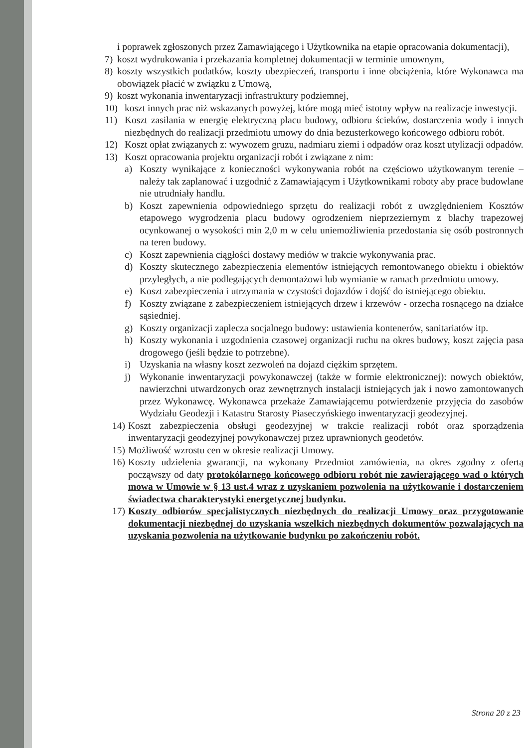i poprawek zgłoszonych przez Zamawiającego i Użytkownika na etapie opracowania dokumentacji),
7) koszt wydrukowania i przekazania kompletnej dokumentacji w terminie umownym,
8) koszty wszystkich podatków, koszty ubezpieczeń, transportu i inne obciążenia, które Wykonawca ma obowiązek płacić w związku z Umową,
9) koszt wykonania inwentaryzacji infrastruktury podziemnej,
10) koszt innych prac niż wskazanych powyżej, które mogą mieć istotny wpływ na realizacje inwestycji.
11) Koszt zasilania w energię elektryczną placu budowy, odbioru ścieków, dostarczenia wody i innych niezbędnych do realizacji przedmiotu umowy do dnia bezusterkowego końcowego odbioru robót.
12) Koszt opłat związanych z: wywozem gruzu, nadmiaru ziemi i odpadów oraz koszt utylizacji odpadów.
13) Koszt opracowania projektu organizacji robót i związane z nim:
a) Koszty wynikające z konieczności wykonywania robót na częściowo użytkowanym terenie – należy tak zaplanować i uzgodnić z Zamawiającym i Użytkownikami roboty aby prace budowlane nie utrudniały handlu.
b) Koszt zapewnienia odpowiedniego sprzętu do realizacji robót z uwzględnieniem Kosztów etapowego wygrodzenia placu budowy ogrodzeniem nieprzeziernym z blachy trapezowej ocynkowanej o wysokości min 2,0 m w celu uniemożliwienia przedostania się osób postronnych na teren budowy.
c) Koszt zapewnienia ciągłości dostawy mediów w trakcie wykonywania prac.
d) Koszty skutecznego zabezpieczenia elementów istniejących remontowanego obiektu i obiektów przyległych, a nie podlegających demontażowi lub wymianie w ramach przedmiotu umowy.
e) Koszt zabezpieczenia i utrzymania w czystości dojazdów i dojść do istniejącego obiektu.
f) Koszty związane z zabezpieczeniem istniejących drzew i krzewów - orzecha rosnącego na działce sąsiedniej.
g) Koszty organizacji zaplecza socjalnego budowy: ustawienia kontenerów, sanitariatów itp.
h) Koszty wykonania i uzgodnienia czasowej organizacji ruchu na okres budowy, koszt zajęcia pasa drogowego (jeśli będzie to potrzebne).
i) Uzyskania na własny koszt zezwoleń na dojazd ciężkim sprzętem.
j) Wykonanie inwentaryzacji powykonawczej (także w formie elektronicznej): nowych obiektów, nawierzchni utwardzonych oraz zewnętrznych instalacji istniejących jak i nowo zamontowanych przez Wykonawcę. Wykonawca przekaże Zamawiającemu potwierdzenie przyjęcia do zasobów Wydziału Geodezji i Katastru Starosty Piaseczyńskiego inwentaryzacji geodezyjnej.
14) Koszt zabezpieczenia obsługi geodezyjnej w trakcie realizacji robót oraz sporządzenia inwentaryzacji geodezyjnej powykonawczej przez uprawnionych geodetów.
15) Możliwość wzrostu cen w okresie realizacji Umowy.
16) Koszty udzielenia gwarancji, na wykonany Przedmiot zamówienia, na okres zgodny z ofertą począwszy od daty protokólarnego końcowego odbioru robót nie zawierającego wad o których mowa w Umowie w § 13 ust.4 wraz z uzyskaniem pozwolenia na użytkowanie i dostarczeniem świadectwa charakterystyki energetycznej budynku.
17) Koszty odbiorów specjalistycznych niezbędnych do realizacji Umowy oraz przygotowanie dokumentacji niezbędnej do uzyskania wszelkich niezbędnych dokumentów pozwalających na uzyskania pozwolenia na użytkowanie budynku po zakończeniu robót.
Strona 20 z 23